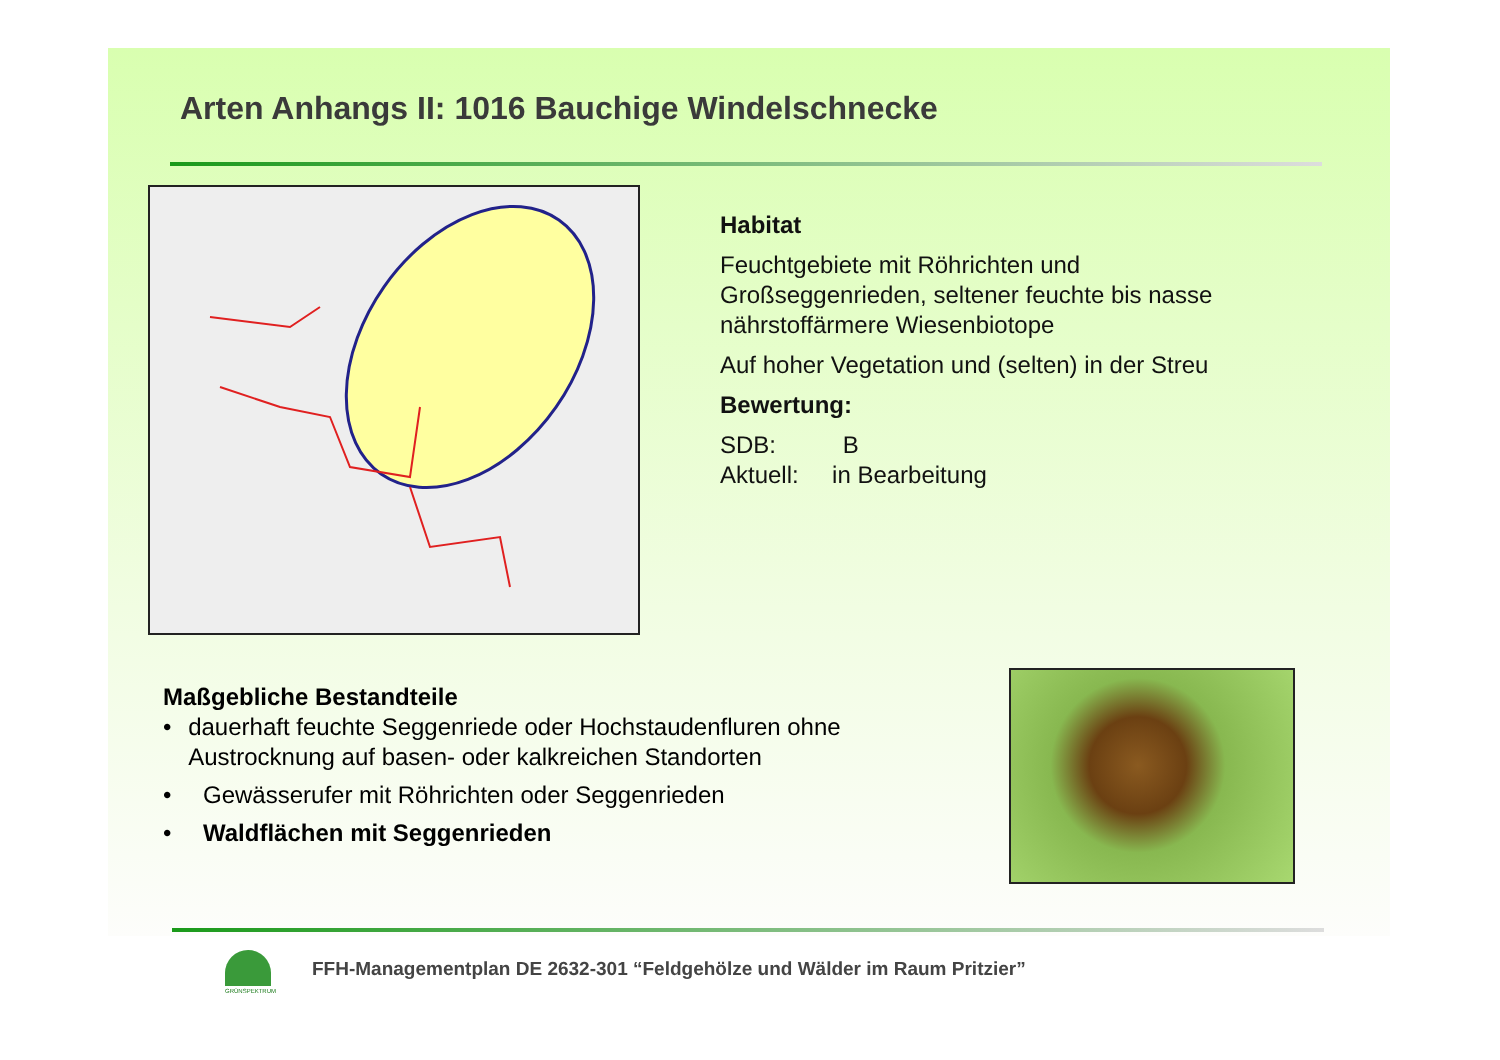Arten Anhangs II: 1016 Bauchige Windelschnecke
Habitat
Feuchtgebiete mit Röhrichten und Großseggenrieden, seltener feuchte bis nasse nährstoffärmere Wiesenbiotope
Auf hoher Vegetation und (selten) in der Streu
Bewertung:
SDB: B
Aktuell: in Bearbeitung
Maßgebliche Bestandteile
• dauerhaft feuchte Seggenriede oder Hochstaudenfluren ohne Austrocknung auf basen- oder kalkreichen Standorten
• Gewässerufer mit Röhrichten oder Seggenrieden
• Waldflächen mit Seggenrieden
GRÜNSPEKTRUM
FFH-Managementplan DE 2632-301 “Feldgehölze und Wälder im Raum Pritzier”